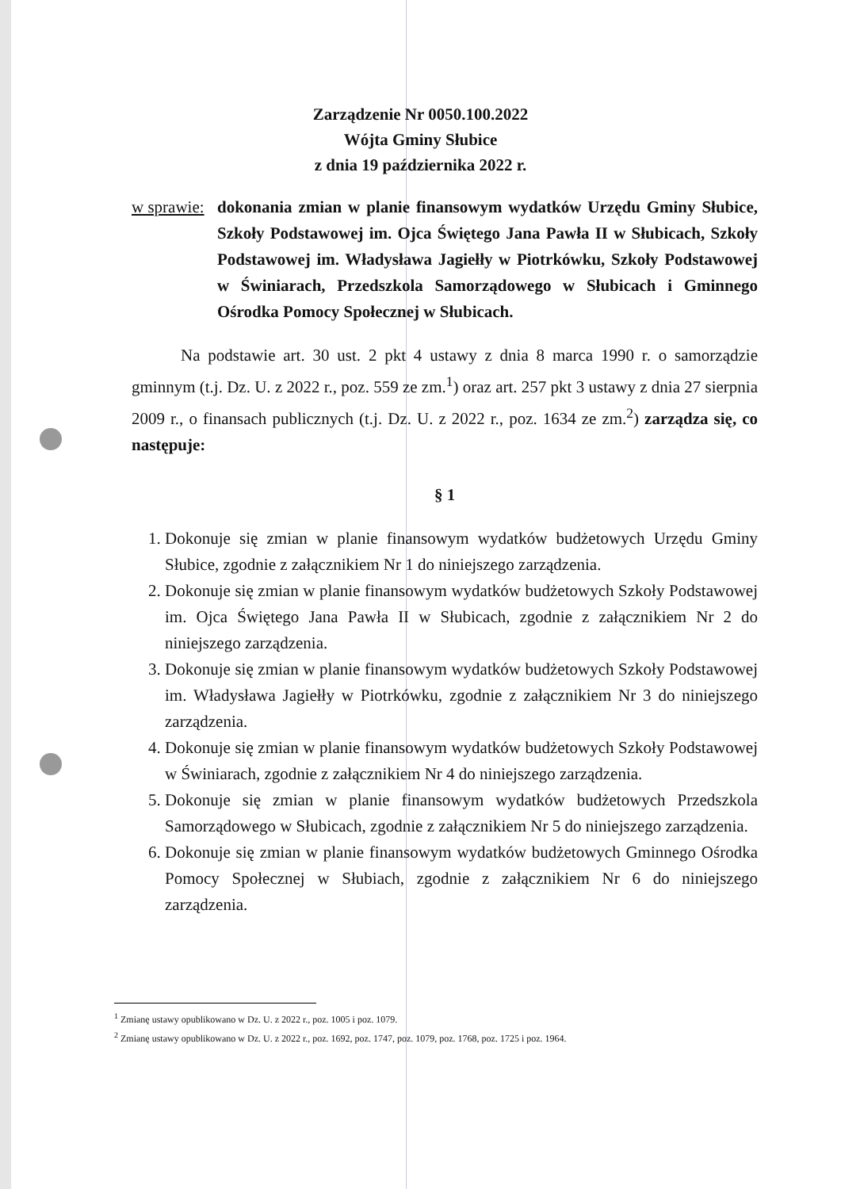Zarządzenie Nr 0050.100.2022
Wójta Gminy Słubice
z dnia 19 października 2022 r.
w sprawie:
dokonania zmian w planie finansowym wydatków Urzędu Gminy Słubice, Szkoły Podstawowej im. Ojca Świętego Jana Pawła II w Słubicach, Szkoły Podstawowej im. Władysława Jagiełły w Piotrkówku, Szkoły Podstawowej w Świniarach, Przedszkola Samorządowego w Słubicach i Gminnego Ośrodka Pomocy Społecznej w Słubicach.
Na podstawie art. 30 ust. 2 pkt 4 ustawy z dnia 8 marca 1990 r. o samorządzie gminnym (t.j. Dz. U. z 2022 r., poz. 559 ze zm.<sup>1</sup>) oraz art. 257 pkt 3 ustawy z dnia 27 sierpnia 2009 r., o finansach publicznych (t.j. Dz. U. z 2022 r., poz. 1634 ze zm.<sup>2</sup>) zarządza się, co następuje:
§ 1
1. Dokonuje się zmian w planie finansowym wydatków budżetowych Urzędu Gminy Słubice, zgodnie z załącznikiem Nr 1 do niniejszego zarządzenia.
2. Dokonuje się zmian w planie finansowym wydatków budżetowych Szkoły Podstawowej im. Ojca Świętego Jana Pawła II w Słubicach, zgodnie z załącznikiem Nr 2 do niniejszego zarządzenia.
3. Dokonuje się zmian w planie finansowym wydatków budżetowych Szkoły Podstawowej im. Władysława Jagiełły w Piotrkówku, zgodnie z załącznikiem Nr 3 do niniejszego zarządzenia.
4. Dokonuje się zmian w planie finansowym wydatków budżetowych Szkoły Podstawowej w Świniarach, zgodnie z załącznikiem Nr 4 do niniejszego zarządzenia.
5. Dokonuje się zmian w planie finansowym wydatków budżetowych Przedszkola Samorządowego w Słubicach, zgodnie z załącznikiem Nr 5 do niniejszego zarządzenia.
6. Dokonuje się zmian w planie finansowym wydatków budżetowych Gminnego Ośrodka Pomocy Społecznej w Słubiach, zgodnie z załącznikiem Nr 6 do niniejszego zarządzenia.
<sup>1</sup> Zmianę ustawy opublikowano w Dz. U. z 2022 r., poz. 1005 i poz. 1079.
<sup>2</sup> Zmianę ustawy opublikowano w Dz. U. z 2022 r., poz. 1692, poz. 1747, poz. 1079, poz. 1768, poz. 1725 i poz. 1964.